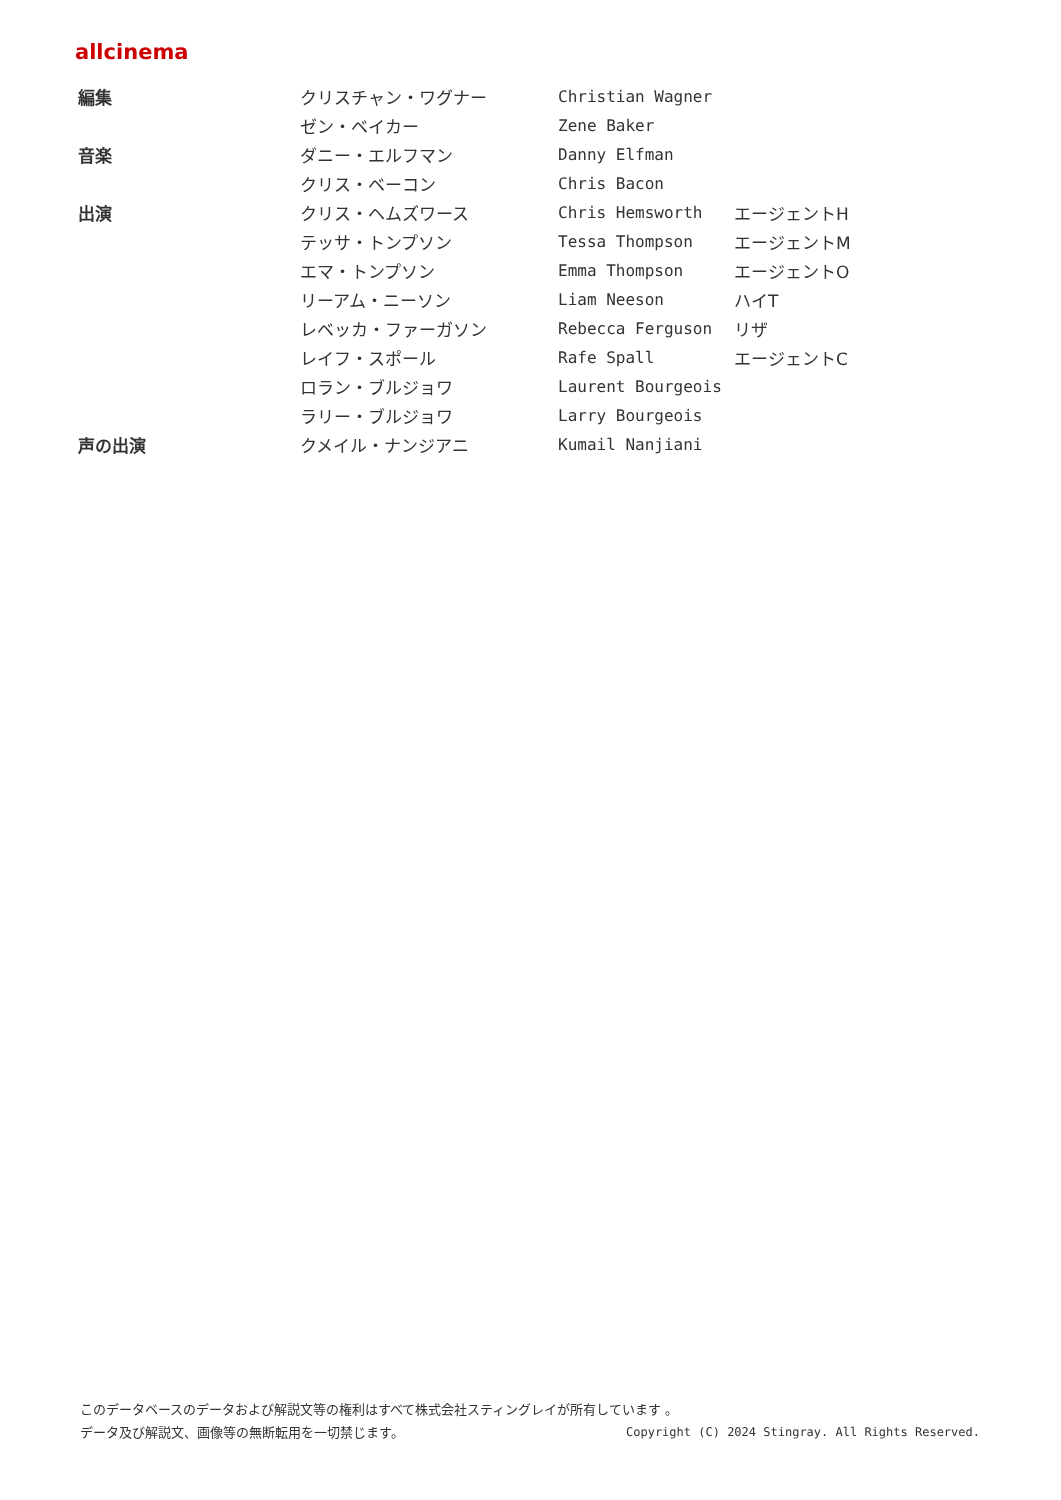allcinema
| 編集 | クリスチャン・ワグナー | Christian Wagner | |
| | ゼン・ベイカー | Zene Baker | |
| 音楽 | ダニー・エルフマン | Danny Elfman | |
| | クリス・ベーコン | Chris Bacon | |
| 出演 | クリス・ヘムズワース | Chris Hemsworth | エージェントH |
| | テッサ・トンプソン | Tessa Thompson | エージェントM |
| | エマ・トンプソン | Emma Thompson | エージェントO |
| | リーアム・ニーソン | Liam Neeson | ハイT |
| | レベッカ・ファーガソン | Rebecca Ferguson | リザ |
| | レイフ・スポール | Rafe Spall | エージェントC |
| | ロラン・ブルジョワ | Laurent Bourgeois | |
| | ラリー・ブルジョワ | Larry Bourgeois | |
| 声の出演 | クメイル・ナンジアニ | Kumail Nanjiani | |
このデータベースのデータおよび解説文等の権利はすべて株式会社スティングレイが所有しています 。
Copyright (C) 2024 Stingray. All Rights Reserved. データ及び解説文、画像等の無断転用を一切禁じます。